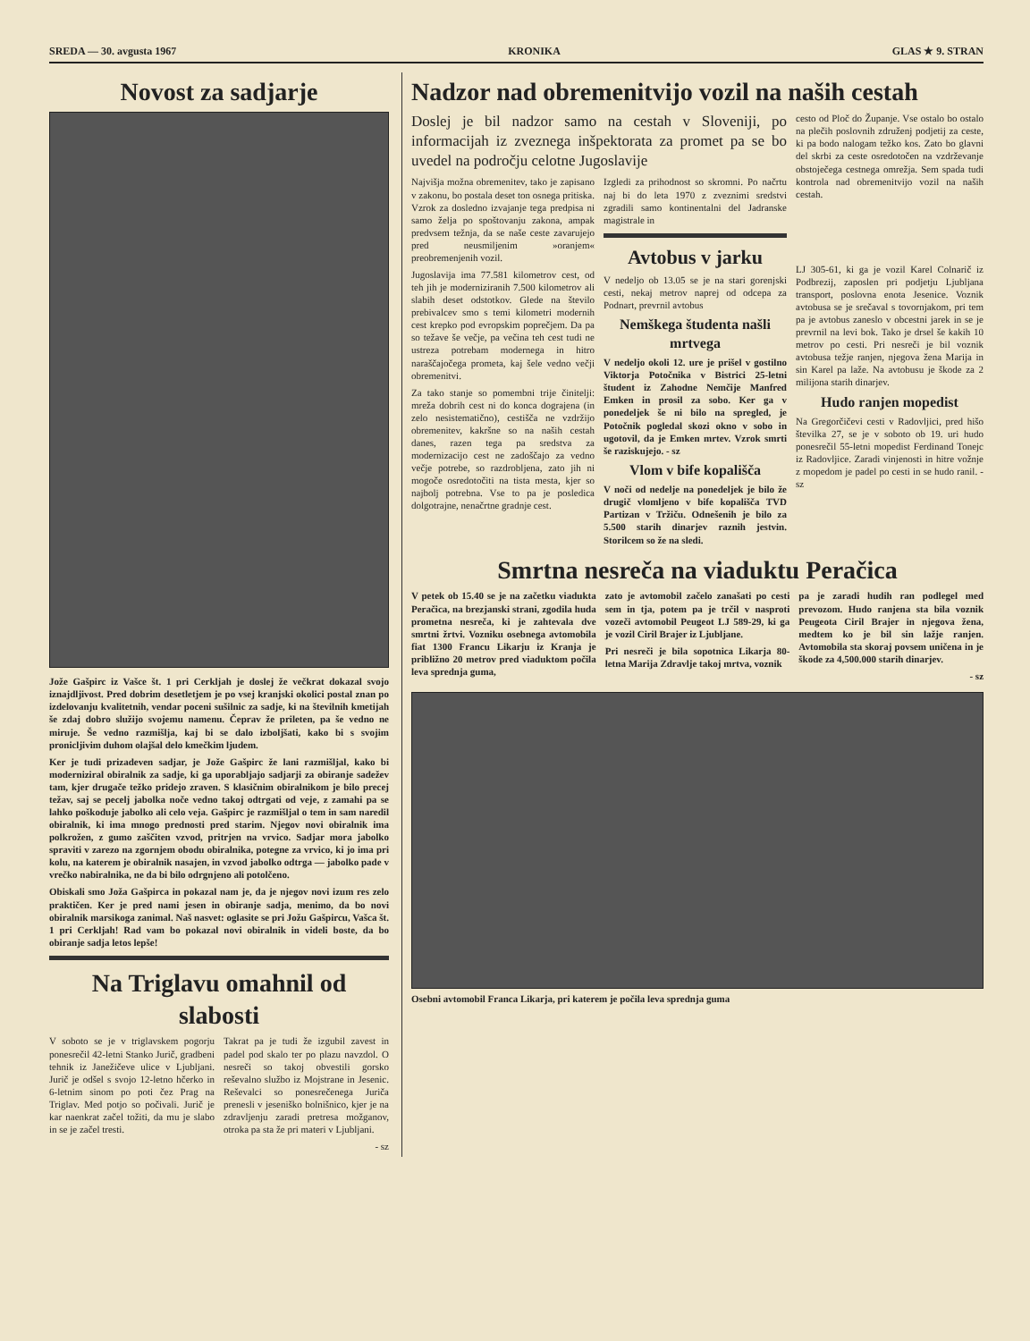SREDA — 30. avgusta 1967 KRONIKA GLAS ★ 9. STRAN
Novost za sadjarje
Jože Gašpirc iz Vašce št. 1 pri Cerkljah je doslej že večkrat dokazal svojo iznajdljivost. Pred dobrim desetletjem je po vsej kranjski okolici postal znan po izdelovanju kvalitetnih, vendar poceni sušilnic za sadje, ki na številnih kmetijah še zdaj dobro služijo svojemu namenu. Čeprav že prileten, pa še vedno ne miruje. Še vedno razmišlja, kaj bi se dalo izboljšati, kako bi s svojim pronicljivim duhom olajšal delo kmečkim ljudem.
Ker je tudi prizadeven sadjar, je Jože Gašpirc že lani razmišljal, kako bi moderniziral obiralnik za sadje, ki ga uporabljajo sadjarji za obiranje sadežev tam, kjer drugače težko pridejo zraven. S klasičnim obiralnikom je bilo precej težav, saj se pecelj jabolka noče vedno takoj odtrgati od veje, z zamahi pa se lahko poškoduje jabolko ali celo veja. Gašpirc je razmišljal o tem in sam naredil obiralnik, ki ima mnogo prednosti pred starim. Njegov novi obiralnik ima polkrožen, z gumo zaščiten vzvod, pritrjen na vrvico. Sadjar mora jabolko spraviti v zarezo na zgornjem obodu obiralnika, potegne za vrvico, ki jo ima pri kolu, na katerem je obiralnik nasajen, in vzvod jabolko odtrga — jabolko pade v vrečko nabiralnika, ne da bi bilo odrgnjeno ali potolčeno.
Obiskali smo Joža Gašpirca in pokazal nam je, da je njegov novi izum res zelo praktičen. Ker je pred nami jesen in obiranje sadja, menimo, da bo novi obiralnik marsikoga zanimal. Naš nasvet: oglasite se pri Jožu Gašpircu, Vašca št. 1 pri Cerkljah! Rad vam bo pokazal novi obiralnik in videli boste, da bo obiranje sadja letos lepše!
Na Triglavu omahnil od slabosti
V soboto se je v triglavskem pogorju ponesrečil 42-letni Stanko Jurič, gradbeni tehnik iz Janežičeve ulice v Ljubljani. Jurič je odšel s svojo 12-letno hčerko in 6-letnim sinom po poti čez Prag na Triglav. Med potjo so počivali. Jurič je kar naenkrat začel tožiti, da mu je slabo in se je začel tresti.
Takrat pa je tudi že izgubil zavest in padel pod skalo ter po plazu navzdol. O nesreči so takoj obvestili gorsko reševalno službo iz Mojstrane in Jesenic. Reševalci so ponesrečenega Juriča prenesli v jeseniško bolnišnico, kjer je na zdravljenju zaradi pretresa možganov, otroka pa sta že pri materi v Ljubljani.
- sz
Nadzor nad obremenitvijo vozil na naših cestah
Doslej je bil nadzor samo na cestah v Sloveniji, po informacijah iz zveznega inšpektorata za promet pa se bo uvedel na področju celotne Jugoslavije
Najvišja možna obremenitev, tako je zapisano v zakonu, bo postala deset ton osnega pritiska. Vzrok za dosledno izvajanje tega predpisa ni samo želja po spoštovanju zakona, ampak predvsem težnja, da se naše ceste zavarujejo pred neusmiljenim »oranjem« preobremenjenih vozil.
Jugoslavija ima 77.581 kilometrov cest, od teh jih je moderniziranih 7.500 kilometrov ali slabih deset odstotkov. Glede na število prebivalcev smo s temi kilometri modernih cest krepko pod evropskim poprečjem. Da pa so težave še večje, pa večina teh cest tudi ne ustreza potrebam modernega in hitro naraščajočega prometa, kaj šele vedno večji obremenitvi.
Za tako stanje so pomembni trije činitelji: mreža dobrih cest ni do konca dograjena (in zelo nesistematično), cestišča ne vzdržijo obremenitev, kakršne so na naših cestah danes, razen tega pa sredstva za modernizacijo cest ne zadoščajo za vedno večje potrebe, so razdrobljena, zato jih ni mogoče osredotočiti na tista mesta, kjer so najbolj potrebna. Vse to pa je posledica dolgotrajne, nenačrtne gradnje cest.
Izgledi za prihodnost so skromni. Po načrtu naj bi do leta 1970 z zveznimi sredstvi zgradili samo kontinentalni del Jadranske magistrale in
Avtobus v jarku
V nedeljo ob 13.05 se je na stari gorenjski cesti, nekaj metrov naprej od odcepa za Podnart, prevrnil avtobus
Nemškega študenta našli mrtvega
V nedeljo okoli 12. ure je prišel v gostilno Viktorja Potočnika v Bistrici 25-letni študent iz Zahodne Nemčije Manfred Emken in prosil za sobo. Ker ga v ponedeljek še ni bilo na spregled, je Potočnik pogledal skozi okno v sobo in ugotovil, da je Emken mrtev. Vzrok smrti še raziskujejo. - sz
Vlom v bife kopališča
V noči od nedelje na ponedeljek je bilo že drugič vlomljeno v bife kopališča TVD Partizan v Tržiču. Odnešenih je bilo za 5.500 starih dinarjev raznih jestvin. Storilcem so že na sledi.
cesto od Ploč do Županje. Vse ostalo bo ostalo na plečih poslovnih združenj podjetij za ceste, ki pa bodo nalogam težko kos. Zato bo glavni del skrbi za ceste osredotočen na vzdrževanje obstoječega cestnega omrežja. Sem spada tudi kontrola nad obremenitvijo vozil na naših cestah.
LJ 305-61, ki ga je vozil Karel Colnarič iz Podbrezij, zaposlen pri podjetju Ljubljana transport, poslovna enota Jesenice. Voznik avtobusa se je srečaval s tovornjakom, pri tem pa je avtobus zaneslo v obcestni jarek in se je prevrnil na levi bok. Tako je drsel še kakih 10 metrov po cesti. Pri nesreči je bil voznik avtobusa težje ranjen, njegova žena Marija in sin Karel pa laže. Na avtobusu je škode za 2 milijona starih dinarjev.
Hudo ranjen mopedist
Na Gregorčičevi cesti v Radovljici, pred hišo številka 27, se je v soboto ob 19. uri hudo ponesrečil 55-letni mopedist Ferdinand Tonejc iz Radovljice. Zaradi vinjenosti in hitre vožnje z mopedom je padel po cesti in se hudo ranil. - sz
Smrtna nesreča na viaduktu Peračica
V petek ob 15.40 se je na začetku viadukta Peračica, na brezjanski strani, zgodila huda prometna nesreča, ki je zahtevala dve smrtni žrtvi. Vozniku osebnega avtomobila fiat 1300 Francu Likarju iz Kranja je približno 20 metrov pred viaduktom počila leva sprednja guma,
zato je avtomobil začelo zanašati po cesti sem in tja, potem pa je trčil v nasproti vozeči avtomobil Peugeot LJ 589-29, ki ga je vozil Ciril Brajer iz Ljubljane.
Pri nesreči je bila sopotnica Likarja 80-letna Marija Zdravlje takoj mrtva, voznik
pa je zaradi hudih ran podlegel med prevozom. Hudo ranjena sta bila voznik Peugeota Ciril Brajer in njegova žena, medtem ko je bil sin lažje ranjen. Avtomobila sta skoraj povsem uničena in je škode za 4,500.000 starih dinarjev.
- sz
Osebni avtomobil Franca Likarja, pri katerem je počila leva sprednja guma